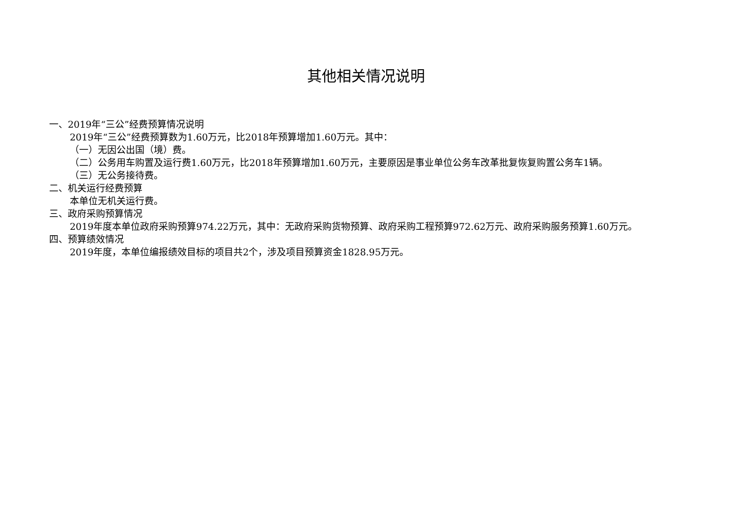其他相关情况说明
一、2019年“三公”经费预算情况说明
2019年“三公”经费预算数为1.60万元，比2018年预算增加1.60万元。其中：
（一）无因公出国（境）费。
（二）公务用车购置及运行费1.60万元，比2018年预算增加1.60万元，主要原因是事业单位公务车改革批复恢复购置公务车1辆。
（三）无公务接待费。
二、机关运行经费预算
本单位无机关运行费。
三、政府采购预算情况
2019年度本单位政府采购预算974.22万元，其中：无政府采购货物预算、政府采购工程预算972.62万元、政府采购服务预算1.60万元。
四、预算绩效情况
2019年度，本单位编报绩效目标的项目共2个，涉及项目预算资金1828.95万元。